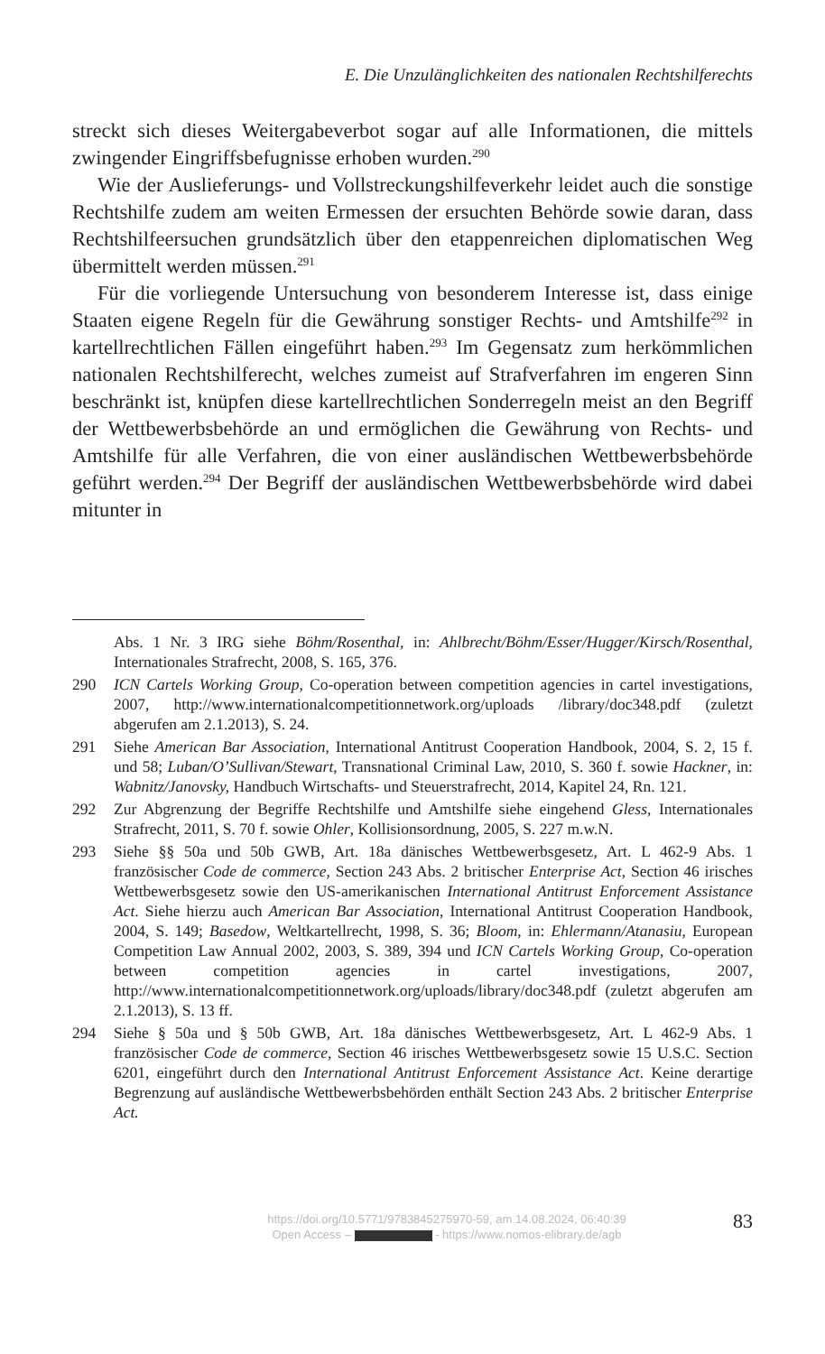E. Die Unzulänglichkeiten des nationalen Rechtshilferechts
streckt sich dieses Weitergabeverbot sogar auf alle Informationen, die mittels zwingender Eingriffsbefugnisse erhoben wurden.<sup>290</sup>
Wie der Auslieferungs- und Vollstreckungshilfeverkehr leidet auch die sonstige Rechtshilfe zudem am weiten Ermessen der ersuchten Behörde sowie daran, dass Rechtshilfeersuchen grundsätzlich über den etappenreichen diplomatischen Weg übermittelt werden müssen.<sup>291</sup>
Für die vorliegende Untersuchung von besonderem Interesse ist, dass einige Staaten eigene Regeln für die Gewährung sonstiger Rechts- und Amtshilfe<sup>292</sup> in kartellrechtlichen Fällen eingeführt haben.<sup>293</sup> Im Gegensatz zum herkömmlichen nationalen Rechtshilferecht, welches zumeist auf Strafverfahren im engeren Sinn beschränkt ist, knüpfen diese kartellrechtlichen Sonderregeln meist an den Begriff der Wettbewerbsbehörde an und ermöglichen die Gewährung von Rechts- und Amtshilfe für alle Verfahren, die von einer ausländischen Wettbewerbsbehörde geführt werden.<sup>294</sup> Der Begriff der ausländischen Wettbewerbsbehörde wird dabei mitunter in
Abs. 1 Nr. 3 IRG siehe Böhm/Rosenthal, in: Ahlbrecht/Böhm/Esser/Hugger/Kirsch/Rosenthal, Internationales Strafrecht, 2008, S. 165, 376.
290 ICN Cartels Working Group, Co-operation between competition agencies in cartel investigations, 2007, http://www.internationalcompetitionnetwork.org/uploads /library/doc348.pdf (zuletzt abgerufen am 2.1.2013), S. 24.
291 Siehe American Bar Association, International Antitrust Cooperation Handbook, 2004, S. 2, 15 f. und 58; Luban/O’Sullivan/Stewart, Transnational Criminal Law, 2010, S. 360 f. sowie Hackner, in: Wabnitz/Janovsky, Handbuch Wirtschafts- und Steuerstrafrecht, 2014, Kapitel 24, Rn. 121.
292 Zur Abgrenzung der Begriffe Rechtshilfe und Amtshilfe siehe eingehend Gless, Internationales Strafrecht, 2011, S. 70 f. sowie Ohler, Kollisionsordnung, 2005, S. 227 m.w.N.
293 Siehe §§ 50a und 50b GWB, Art. 18a dänisches Wettbewerbsgesetz, Art. L 462-9 Abs. 1 französischer Code de commerce, Section 243 Abs. 2 britischer Enterprise Act, Section 46 irisches Wettbewerbsgesetz sowie den US-amerikanischen International Antitrust Enforcement Assistance Act. Siehe hierzu auch American Bar Association, International Antitrust Cooperation Handbook, 2004, S. 149; Basedow, Weltkartellrecht, 1998, S. 36; Bloom, in: Ehlermann/Atanasiu, European Competition Law Annual 2002, 2003, S. 389, 394 und ICN Cartels Working Group, Co-operation between competition agencies in cartel investigations, 2007, http://www.internationalcompetitionnetwork.org/uploads/library/doc348.pdf (zuletzt abgerufen am 2.1.2013), S. 13 ff.
294 Siehe § 50a und § 50b GWB, Art. 18a dänisches Wettbewerbsgesetz, Art. L 462-9 Abs. 1 französischer Code de commerce, Section 46 irisches Wettbewerbsgesetz sowie 15 U.S.C. Section 6201, eingeführt durch den International Antitrust Enforcement Assistance Act. Keine derartige Begrenzung auf ausländische Wettbewerbsbehörden enthält Section 243 Abs. 2 britischer Enterprise Act.
https://doi.org/10.5771/9783845275970-59, am 14.08.2024, 06:40:39
Open Access – - https://www.nomos-elibrary.de/agb
83